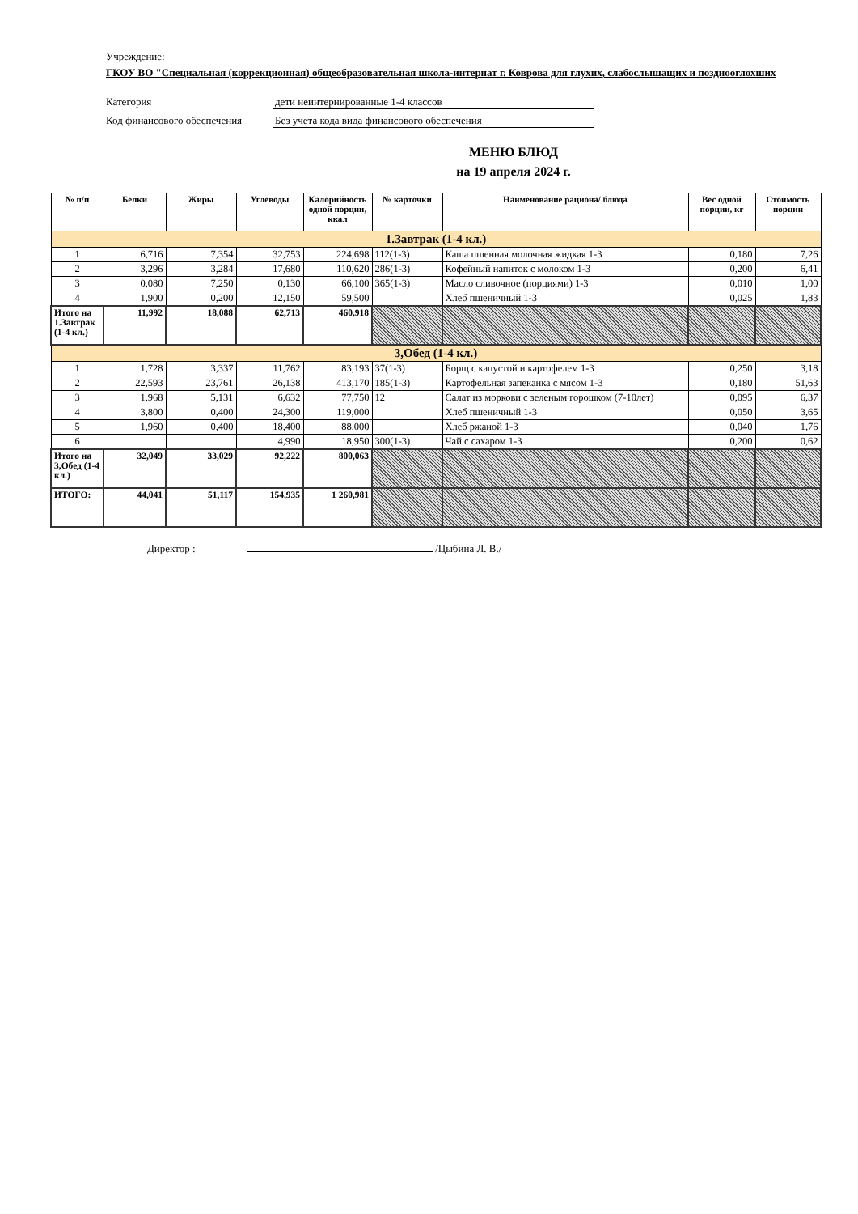Учреждение:
ГКОУ ВО "Специальная (коррекционная) общеобразовательная школа-интернат г. Коврова для глухих, слабослышащих и позднооглохших
Категория дети неинтернированные 1-4 классов
Код финансового обеспечения Без учета кода вида финансового обеспечения
МЕНЮ БЛЮД
на 19 апреля 2024 г.
| № п/п | Белки | Жиры | Углеводы | Калорийность одной порции, ккал | № карточки | Наименование рациона/ блюда | Вес одной порции, кг | Стоимость порции |
| --- | --- | --- | --- | --- | --- | --- | --- | --- |
| 1.Завтрак (1-4 кл.) | | | | | | | | |
| 1 | 6,716 | 7,354 | 32,753 | 224,698 | 112(1-3) | Каша пшенная молочная жидкая 1-3 | 0,180 | 7,26 |
| 2 | 3,296 | 3,284 | 17,680 | 110,620 | 286(1-3) | Кофейный напиток с молоком 1-3 | 0,200 | 6,41 |
| 3 | 0,080 | 7,250 | 0,130 | 66,100 | 365(1-3) | Масло сливочное (порциями) 1-3 | 0,010 | 1,00 |
| 4 | 1,900 | 0,200 | 12,150 | 59,500 | | Хлеб пшеничный 1-3 | 0,025 | 1,83 |
| Итого на 1.Завтрак (1-4 кл.) | 11,992 | 18,088 | 62,713 | 460,918 | | | | |
| 3,Обед (1-4 кл.) | | | | | | | | |
| 1 | 1,728 | 3,337 | 11,762 | 83,193 | 37(1-3) | Борщ с капустой и картофелем 1-3 | 0,250 | 3,18 |
| 2 | 22,593 | 23,761 | 26,138 | 413,170 | 185(1-3) | Картофельная запеканка с мясом 1-3 | 0,180 | 51,63 |
| 3 | 1,968 | 5,131 | 6,632 | 77,750 | 12 | Салат из моркови с зеленым горошком (7-10лет) | 0,095 | 6,37 |
| 4 | 3,800 | 0,400 | 24,300 | 119,000 | | Хлеб пшеничный 1-3 | 0,050 | 3,65 |
| 5 | 1,960 | 0,400 | 18,400 | 88,000 | | Хлеб ржаной 1-3 | 0,040 | 1,76 |
| 6 | | | 4,990 | 18,950 | 300(1-3) | Чай с сахаром 1-3 | 0,200 | 0,62 |
| Итого на 3,Обед (1-4 кл.) | 32,049 | 33,029 | 92,222 | 800,063 | | | | |
| ИТОГО: | 44,041 | 51,117 | 154,935 | 1 260,981 | | | | |
Директор : /Цыбина Л. В./